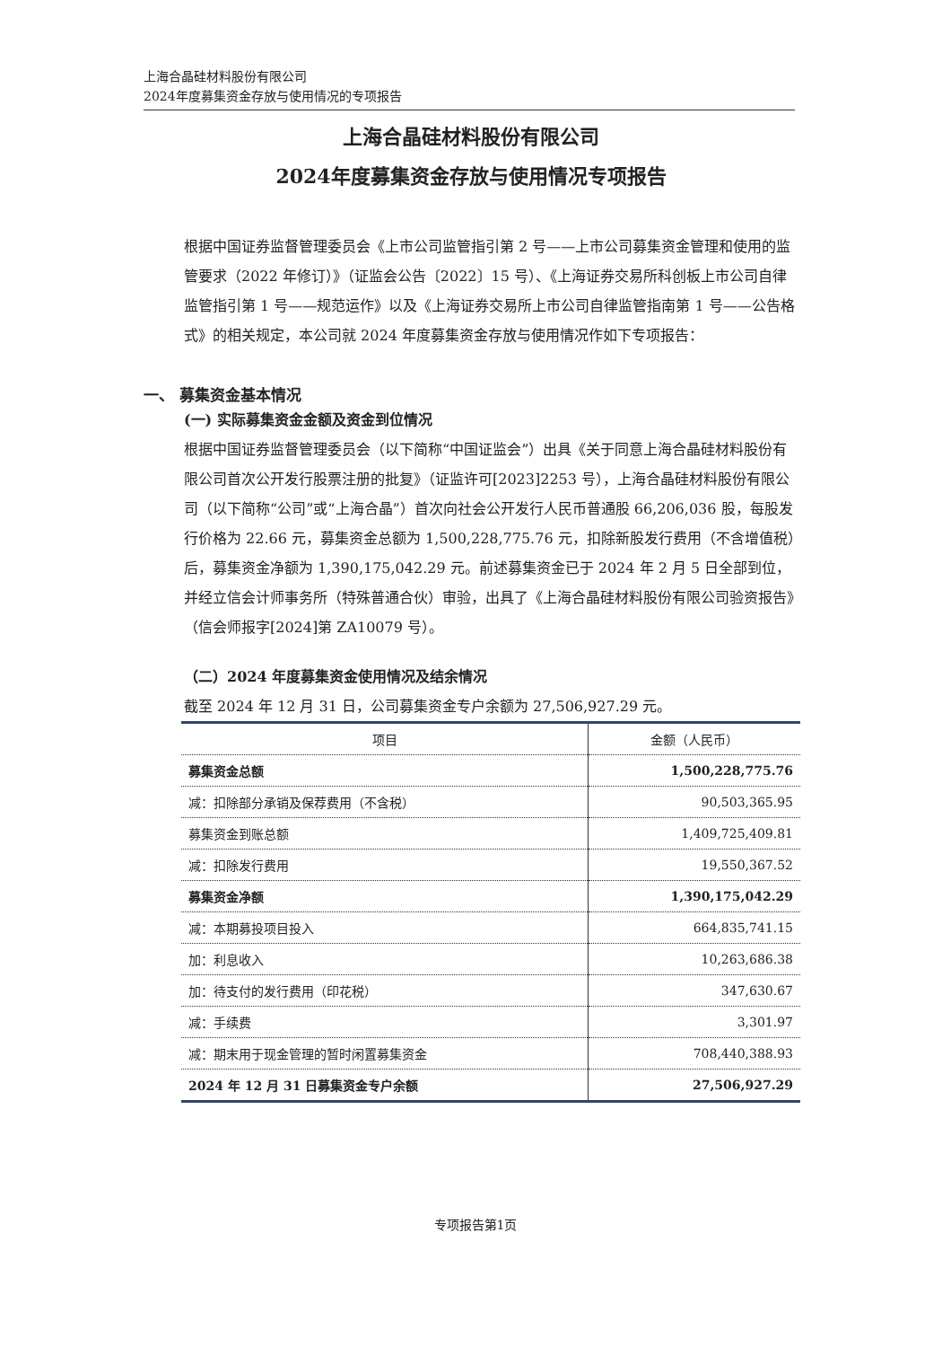上海合晶硅材料股份有限公司
2024年度募集资金存放与使用情况的专项报告
上海合晶硅材料股份有限公司
2024年度募集资金存放与使用情况专项报告
根据中国证券监督管理委员会《上市公司监管指引第 2 号——上市公司募集资金管理和使用的监管要求（2022 年修订）》（证监会公告〔2022〕15 号）、《上海证券交易所科创板上市公司自律监管指引第 1 号——规范运作》以及《上海证券交易所上市公司自律监管指南第 1 号——公告格式》的相关规定，本公司就 2024 年度募集资金存放与使用情况作如下专项报告：
一、 募集资金基本情况
(一) 实际募集资金金额及资金到位情况
根据中国证券监督管理委员会（以下简称“中国证监会”）出具《关于同意上海合晶硅材料股份有限公司首次公开发行股票注册的批复》（证监许可[2023]2253 号），上海合晶硅材料股份有限公司（以下简称“公司”或“上海合晶”）首次向社会公开发行人民币普通股 66,206,036 股，每股发行价格为 22.66 元，募集资金总额为 1,500,228,775.76 元，扣除新股发行费用（不含增值税）后，募集资金净额为 1,390,175,042.29 元。前述募集资金已于 2024 年 2 月 5 日全部到位，并经立信会计师事务所（特殊普通合伙）审验，出具了《上海合晶硅材料股份有限公司验资报告》（信会师报字[2024]第 ZA10079 号）。
（二）2024 年度募集资金使用情况及结余情况
截至 2024 年 12 月 31 日，公司募集资金专户余额为 27,506,927.29 元。
| 项目 | 金额（人民币） |
| --- | --- |
| 募集资金总额 | 1,500,228,775.76 |
| 减：扣除部分承销及保荐费用（不含税） | 90,503,365.95 |
| 募集资金到账总额 | 1,409,725,409.81 |
| 减：扣除发行费用 | 19,550,367.52 |
| 募集资金净额 | 1,390,175,042.29 |
| 减：本期募投项目投入 | 664,835,741.15 |
| 加：利息收入 | 10,263,686.38 |
| 加：待支付的发行费用（印花税） | 347,630.67 |
| 减：手续费 | 3,301.97 |
| 减：期末用于现金管理的暂时闲置募集资金 | 708,440,388.93 |
| 2024 年 12 月 31 日募集资金专户余额 | 27,506,927.29 |
专项报告第1页